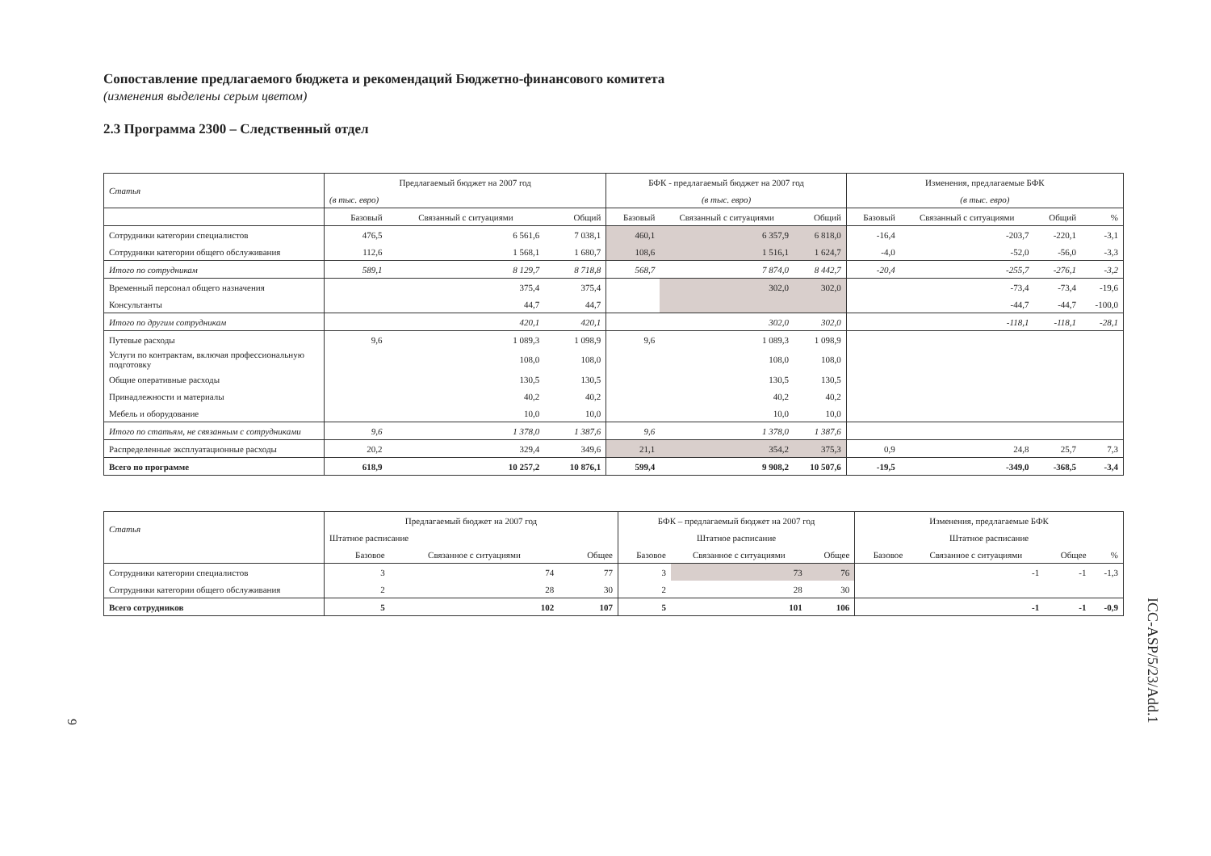Сопоставление предлагаемого бюджета и рекомендаций Бюджетно-финансового комитета
(изменения выделены серым цветом)
2.3 Программа 2300 – Следственный отдел
| Статья | Предлагаемый бюджет на 2007 год | | | БФК - предлагаемый бюджет на 2007 год | | | Изменения, предлагаемые БФК | | | |
| --- | --- | --- | --- | --- | --- | --- | --- | --- | --- | --- |
| | (в тыс. евро) | | | (в тыс. евро) | | | (в тыс. евро) | | | |
| | Базовый | Связанный с ситуациями | Общий | Базовый | Связанный с ситуациями | Общий | Базовый | Связанный с ситуациями | Общий | % |
| Сотрудники категории специалистов | 476,5 | 6 561,6 | 7 038,1 | 460,1 | 6 357,9 | 6 818,0 | -16,4 | -203,7 | -220,1 | -3,1 |
| Сотрудники категории общего обслуживания | 112,6 | 1 568,1 | 1 680,7 | 108,6 | 1 516,1 | 1 624,7 | -4,0 | -52,0 | -56,0 | -3,3 |
| Итого по сотрудникам | 589,1 | 8 129,7 | 8 718,8 | 568,7 | 7 874,0 | 8 442,7 | -20,4 | -255,7 | -276,1 | -3,2 |
| Временный персонал общего назначения | | 375,4 | 375,4 | | 302,0 | 302,0 | | -73,4 | -73,4 | -19,6 |
| Консультанты | | 44,7 | 44,7 | | | | | -44,7 | -44,7 | -100,0 |
| Итого по другим сотрудникам | | 420,1 | 420,1 | | 302,0 | 302,0 | | -118,1 | -118,1 | -28,1 |
| Путевые расходы | 9,6 | 1 089,3 | 1 098,9 | 9,6 | 1 089,3 | 1 098,9 | | | | |
| Услуги по контрактам, включая профессиональную подготовку | | 108,0 | 108,0 | | 108,0 | 108,0 | | | | |
| Общие оперативные расходы | | 130,5 | 130,5 | | 130,5 | 130,5 | | | | |
| Принадлежности и материалы | | 40,2 | 40,2 | | 40,2 | 40,2 | | | | |
| Мебель и оборудование | | 10,0 | 10,0 | | 10,0 | 10,0 | | | | |
| Итого по статьям, не связанным с сотрудниками | 9,6 | 1 378,0 | 1 387,6 | 9,6 | 1 378,0 | 1 387,6 | | | | |
| Распределенные эксплуатационные расходы | 20,2 | 329,4 | 349,6 | 21,1 | 354,2 | 375,3 | 0,9 | 24,8 | 25,7 | 7,3 |
| Всего по программе | 618,9 | 10 257,2 | 10 876,1 | 599,4 | 9 908,2 | 10 507,6 | -19,5 | -349,0 | -368,5 | -3,4 |
| Статья | Предлагаемый бюджет на 2007 год | | | БФК – предлагаемый бюджет на 2007 год | | | Изменения, предлагаемые БФК | | | |
| --- | --- | --- | --- | --- | --- | --- | --- | --- | --- | --- |
| | Штатное расписание | | | Штатное расписание | | | Штатное расписание | | | |
| | Базовое | Связанное с ситуациями | Общее | Базовое | Связанное с ситуациями | Общее | Базовое | Связанное с ситуациями | Общее | % |
| Сотрудники категории специалистов | 3 | 74 | 77 | 3 | 73 | 76 | | -1 | -1 | -1,3 |
| Сотрудники категории общего обслуживания | 2 | 28 | 30 | 2 | 28 | 30 | | | | |
| Всего сотрудников | 5 | 102 | 107 | 5 | 101 | 106 | | -1 | -1 | -0,9 |
ICC-ASP/5/23/Add.1
9